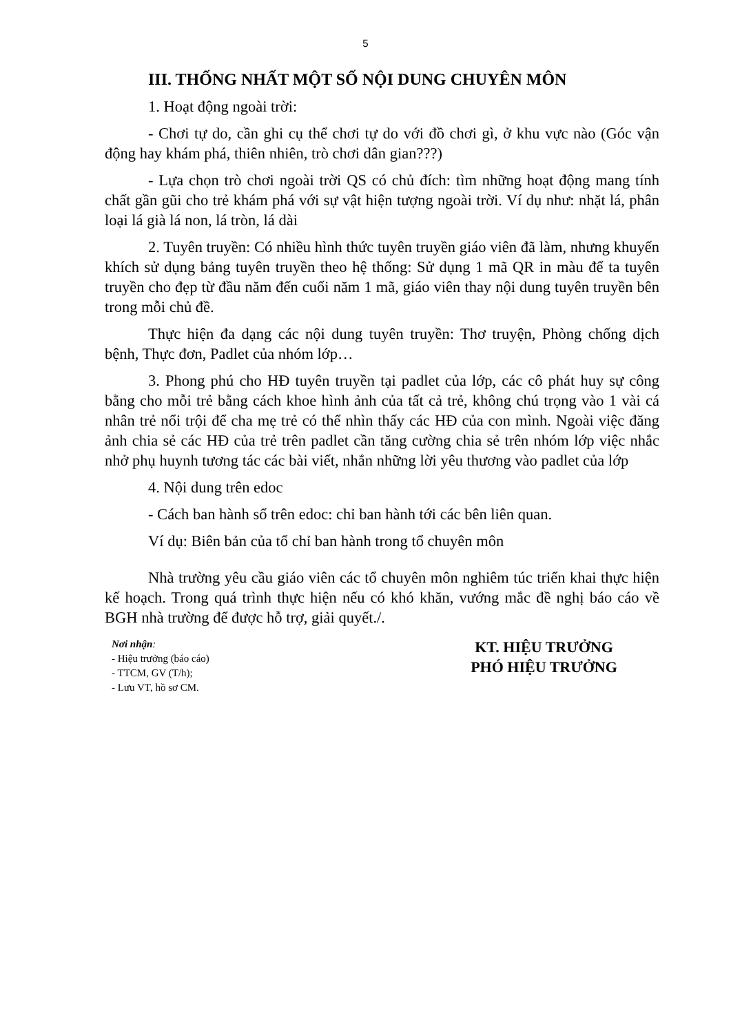5
III. THỐNG NHẤT MỘT SỐ NỘI DUNG CHUYÊN MÔN
1. Hoạt động ngoài trời:
- Chơi tự do, cần ghi cụ thể chơi tự do với đồ chơi gì, ở khu vực nào (Góc vận động hay khám phá, thiên nhiên, trò chơi dân gian???)
- Lựa chọn trò chơi ngoài trời QS có chủ đích: tìm những hoạt động mang tính chất gần gũi cho trẻ khám phá với sự vật hiện tượng ngoài trời. Ví dụ như: nhặt lá, phân loại lá già lá non, lá tròn, lá dài
2. Tuyên truyền: Có nhiều hình thức tuyên truyền giáo viên đã làm, nhưng khuyến khích sử dụng bảng tuyên truyền theo hệ thống: Sử dụng 1 mã QR in màu để ta tuyên truyền cho đẹp từ đầu năm đến cuối năm 1 mã, giáo viên thay nội dung tuyên truyền bên trong mỗi chủ đề.
Thực hiện đa dạng các nội dung tuyên truyền: Thơ truyện, Phòng chống dịch bệnh, Thực đơn, Padlet của nhóm lớp…
3. Phong phú cho HĐ tuyên truyền tại padlet của lớp, các cô phát huy sự công bằng cho mỗi trẻ bằng cách khoe hình ảnh của tất cả trẻ, không chú trọng vào 1 vài cá nhân trẻ nổi trội để cha mẹ trẻ có thể nhìn thấy các HĐ của con mình. Ngoài việc đăng ảnh chia sẻ các HĐ của trẻ trên padlet cần tăng cường chia sẻ trên nhóm lớp việc nhắc nhở phụ huynh tương tác các bài viết, nhắn những lời yêu thương vào padlet của lớp
4. Nội dung trên edoc
- Cách ban hành sổ trên edoc: chỉ ban hành tới các bên liên quan.
Ví dụ: Biên bản của tổ chỉ ban hành trong tổ chuyên môn
Nhà trường yêu cầu giáo viên các tổ chuyên môn nghiêm túc triển khai thực hiện kế hoạch. Trong quá trình thực hiện nếu có khó khăn, vướng mắc đề nghị báo cáo về BGH nhà trường để được hỗ trợ, giải quyết./.
Nơi nhận:
- Hiệu trưởng (báo cáo)
- TTCM, GV (T/h);
- Lưu VT, hồ sơ CM.
KT. HIỆU TRƯỞNG
PHÓ HIỆU TRƯỞNG